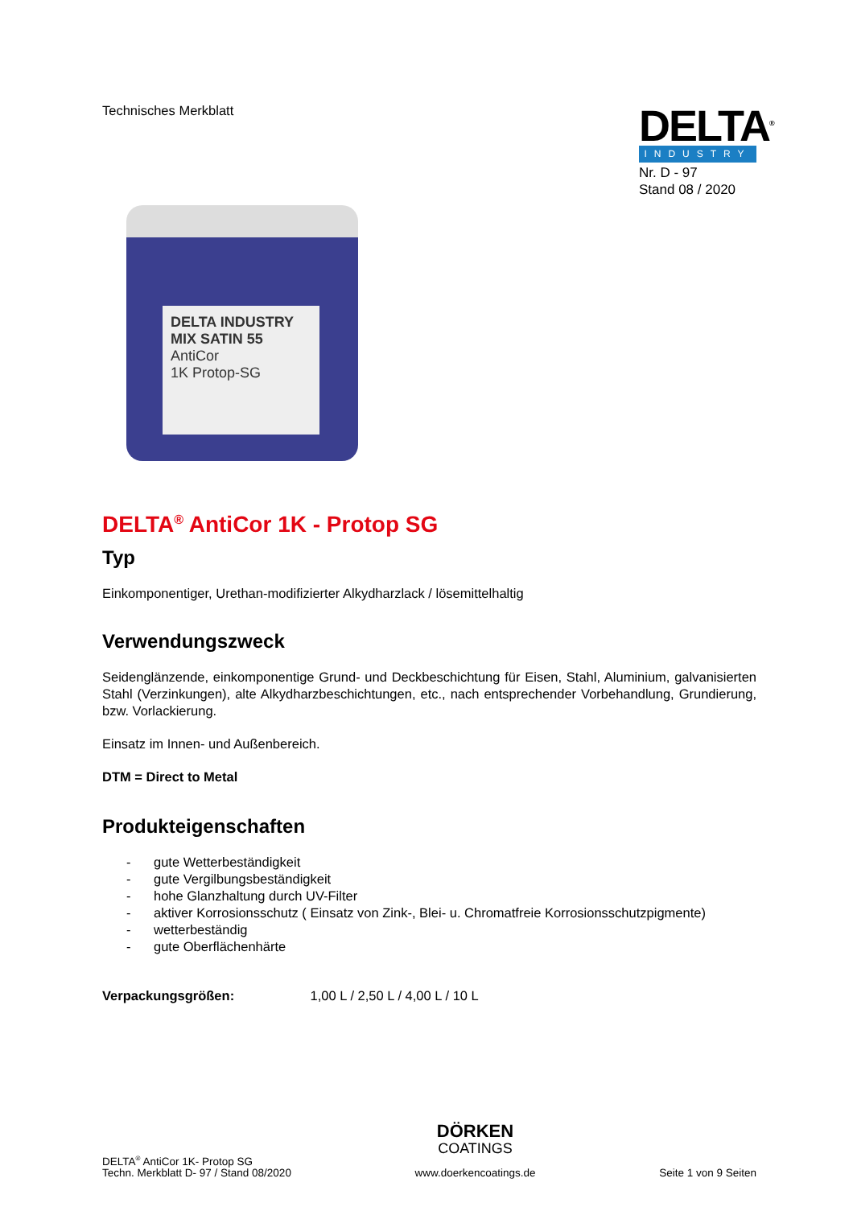Technisches Merkblatt
DELTA<sup>®</sup>
INDUSTRY
Nr. D - 97
Stand 08 / 2020
DELTA INDUSTRY MIX SATIN 55
AntiCor
1K Protop-SG
DELTA<sup>®</sup> AntiCor 1K - Protop SG
Typ
Einkomponentiger, Urethan-modifizierter Alkydharzlack / lösemittelhaltig
Verwendungszweck
Seidenglänzende, einkomponentige Grund- und Deckbeschichtung für Eisen, Stahl, Aluminium, galvanisierten Stahl (Verzinkungen), alte Alkydharzbeschichtungen, etc., nach entsprechender Vorbehandlung, Grundierung, bzw. Vorlackierung.
Einsatz im Innen- und Außenbereich.
DTM = Direct to Metal
Produkteigenschaften
- gute Wetterbeständigkeit
- gute Vergilbungsbeständigkeit
- hohe Glanzhaltung durch UV-Filter
- aktiver Korrosionsschutz ( Einsatz von Zink-, Blei- u. Chromatfreie Korrosionsschutzpigmente)
- wetterbeständig
- gute Oberflächenhärte
Verpackungsgrößen: 1,00 L / 2,50 L / 4,00 L / 10 L
DELTA<sup>®</sup> AntiCor 1K- Protop SG
Techn. Merkblatt D- 97 / Stand 08/2020
DÖRKEN
COATINGS
www.doerkencoatings.de
Seite 1 von 9 Seiten